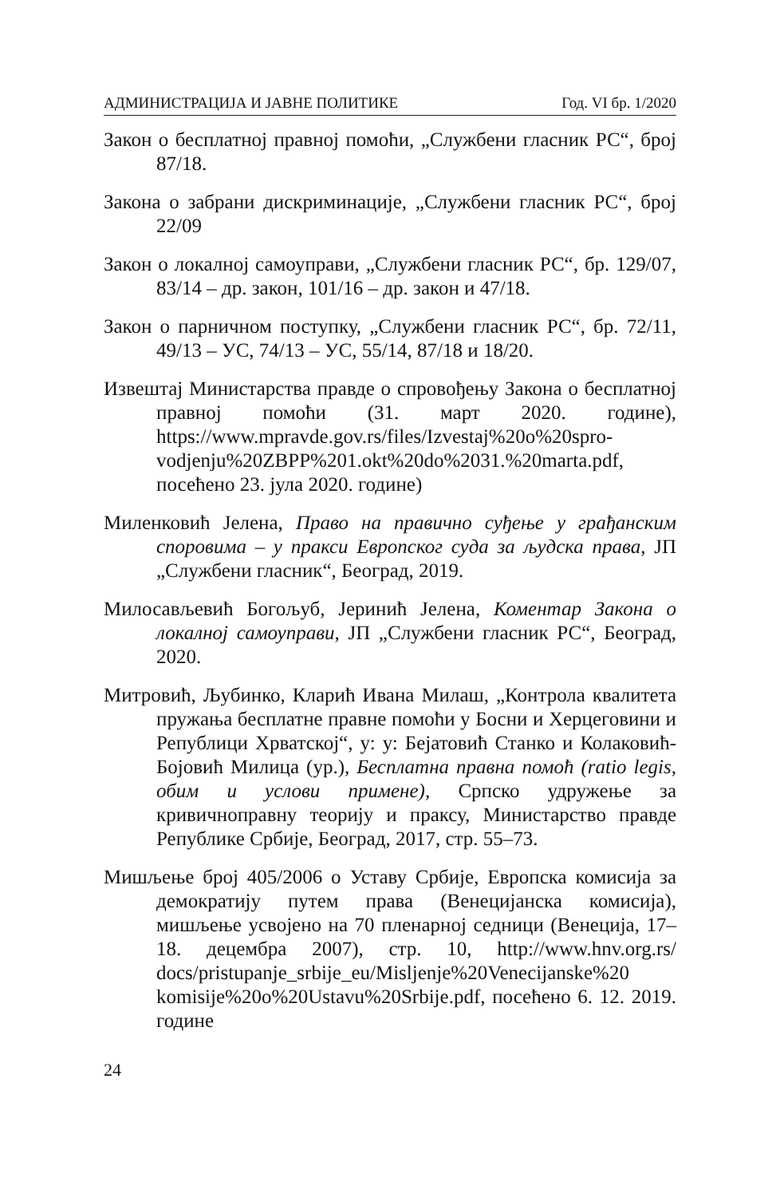АДМИНИСТРАЦИЈА И ЈАВНЕ ПОЛИТИКЕ Год. VI бр. 1/2020
Закон о бесплатној правној помоћи, „Службени гласник РС“, број 87/18.
Закона о забрани дискриминације, „Службени гласник РС“, број 22/09
Закон о локалној самоуправи, „Службени гласник РС“, бр. 129/07, 83/14 – др. закон, 101/16 – др. закон и 47/18.
Закон о парничном поступку, „Службени гласник РС“, бр. 72/11, 49/13 – УС, 74/13 – УС, 55/14, 87/18 и 18/20.
Извештај Министарства правде о спровођењу Закона о бесплатној правној помоћи (31. март 2020. године), https://www.mpravde.gov.rs/files/Izvestaj%20o%20spro-vodjenju%20ZBPP%201.okt%20do%2031.%20marta.pdf, посећено 23. јула 2020. године)
Миленковић Јелена, Право на правично суђење у грађанским споровима – у пракси Европског суда за људска права, ЈП „Службени гласник“, Београд, 2019.
Милосављевић Богољуб, Јеринић Јелена, Коментар Закона о локалној самоуправи, ЈП „Службени гласник РС“, Београд, 2020.
Митровић, Љубинко, Кларић Ивана Милаш, „Контрола квалитета пружања бесплатне правне помоћи у Босни и Херцеговини и Републици Хрватској“, у: у: Бејатовић Станко и Колаковић-Бојовић Милица (ур.), Бесплатна правна помоћ (ratio legis, обим и услови примене), Српско удружење за кривичноправну теорију и праксу, Министарство правде Републике Србије, Београд, 2017, стр. 55–73.
Мишљење број 405/2006 о Уставу Србије, Европска комисија за демократију путем права (Венецијанска комисија), мишљење усвојено на 70 пленарној седници (Венеција, 17–18. децембра 2007), стр. 10, http://www.hnv.org.rs/ docs/pristupanje_srbije_eu/Misljenje%20Venecijanske%20 komisije%20o%20Ustavu%20Srbije.pdf, посећено 6. 12. 2019. године
24